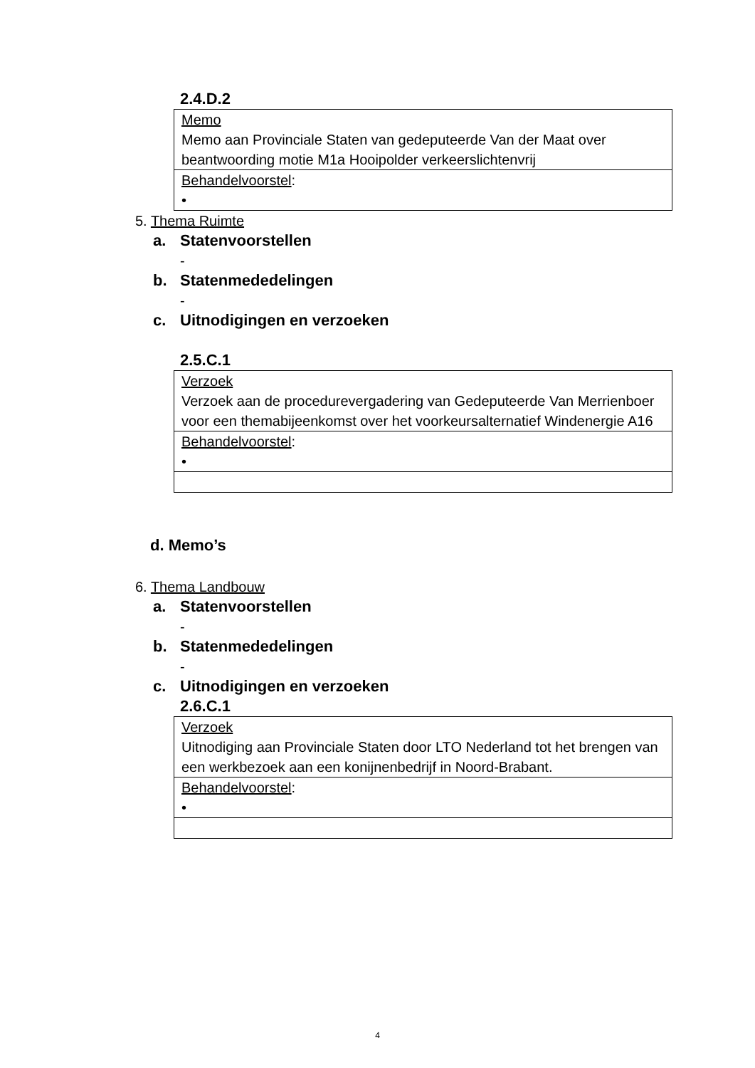2.4.D.2
| Memo Memo aan Provinciale Staten van gedeputeerde Van der Maat over beantwoording motie M1a Hooipolder verkeerslichtenvrij |
| Behandelvoorstel : • |
5. Thema Ruimte
a. Statenvoorstellen
-
b. Statenmededelingen
-
c. Uitnodigingen en verzoeken
2.5.C.1
| Verzoek Verzoek aan de procedurevergadering van Gedeputeerde Van Merrienboer voor een themabijeenkomst over het voorkeursalternatief Windenergie A16 |
| Behandelvoorstel : • |
d. Memo’s
6. Thema Landbouw
a. Statenvoorstellen
-
b. Statenmededelingen
-
c. Uitnodigingen en verzoeken
2.6.C.1
| Verzoek Uitnodiging aan Provinciale Staten door LTO Nederland tot het brengen van een werkbezoek aan een konijnenbedrijf in Noord-Brabant. |
| Behandelvoorstel : • |
4